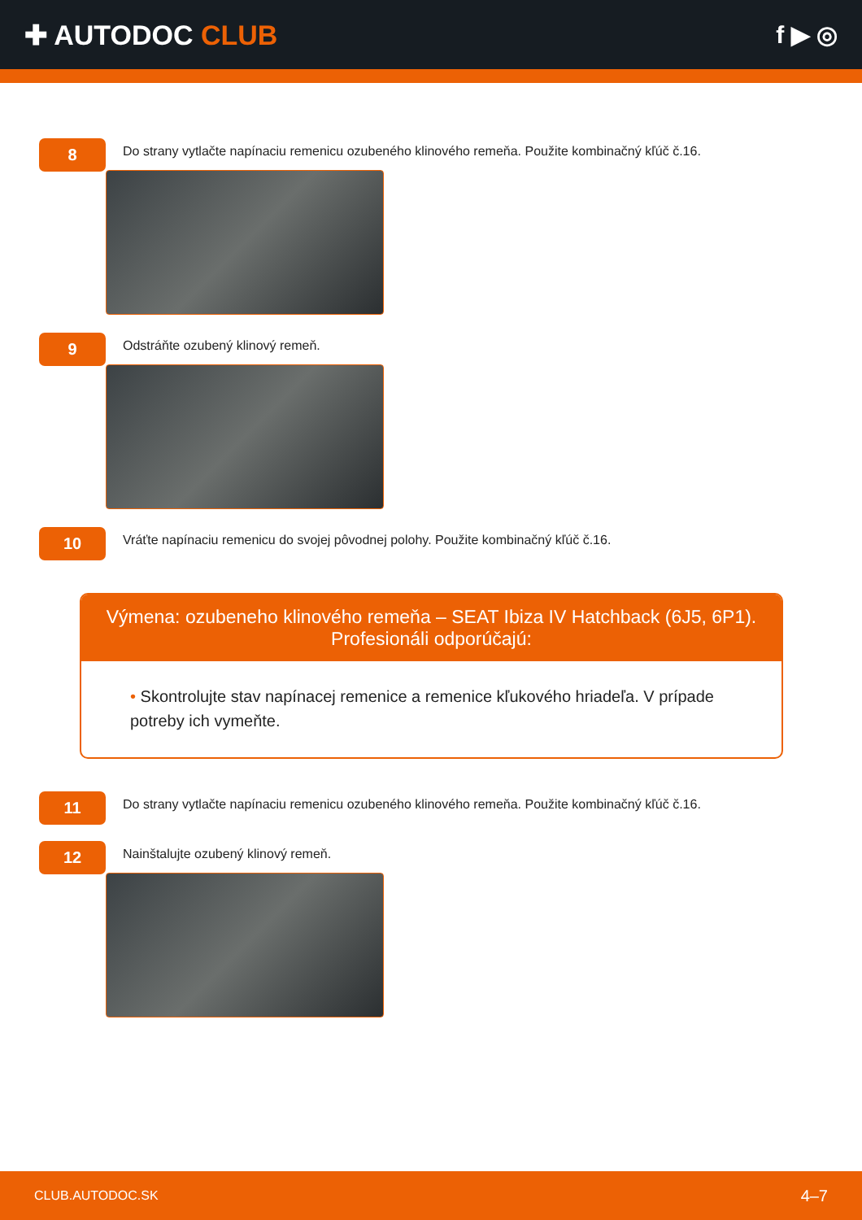✚ AUTODOC CLUB f ▶ ◎
8
Do strany vytlačte napínaciu remenicu ozubeného klinového remeňa. Použite kombinačný kľúč č.16.
9
Odstráňte ozubený klinový remeň.
10
Vráťte napínaciu remenicu do svojej pôvodnej polohy. Použite kombinačný kľúč č.16.
Výmena: ozubeneho klinového remeňa – SEAT Ibiza IV Hatchback (6J5, 6P1).
Profesionáli odporúčajú:
• Skontrolujte stav napínacej remenice a remenice kľukového hriadeľa. V prípade potreby ich vymeňte.
11
Do strany vytlačte napínaciu remenicu ozubeného klinového remeňa. Použite kombinačný kľúč č.16.
12
Nainštalujte ozubený klinový remeň.
CLUB.AUTODOC.SK
4–7